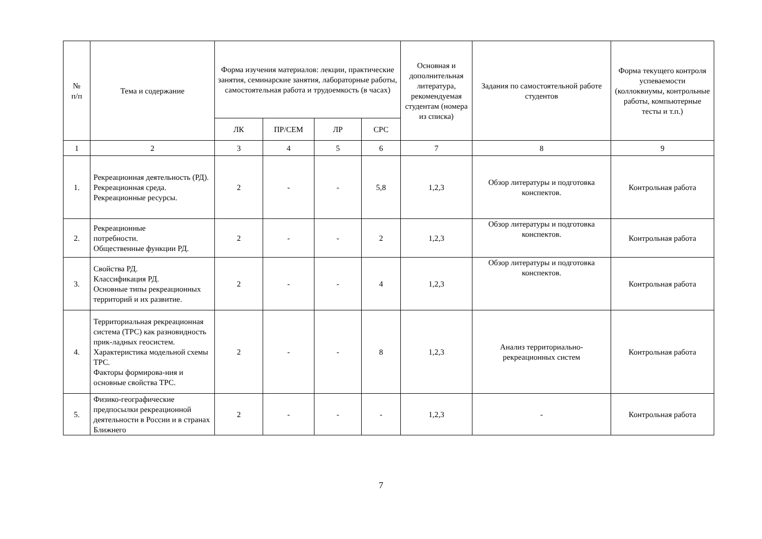| № п/п | Тема и содержание | Форма изучения материалов: лекции, практические занятия, семинарские занятия, лабораторные работы, самостоятельная работа и трудоемкость (в часах) | | | | Основная и дополнительная литература, рекомендуемая студентам (номера из списка) | Задания по самостоятельной работе студентов | Форма текущего контроля успеваемости (коллоквиумы, контрольные работы, компьютерные тесты и т.п.) |
| --- | --- | --- | --- | --- | --- | --- | --- | --- |
| | | ЛК | ПР/СЕМ | ЛР | СРС | | | |
| 1 | 2 | 3 | 4 | 5 | 6 | 7 | 8 | 9 |
| 1. | Рекреационная деятельность (РД). Рекреационная среда. Рекреационные ресурсы. | 2 | - | - | 5,8 | 1,2,3 | Обзор литературы и подготовка конспектов. | Контрольная работа |
| 2. | Рекреационные потребности. Общественные функции РД. | 2 | - | - | 2 | 1,2,3 | Обзор литературы и подготовка конспектов. | Контрольная работа |
| 3. | Свойства РД. Классификация РД. Основные типы рекреационных территорий и их развитие. | 2 | - | - | 4 | 1,2,3 | Обзор литературы и подготовка конспектов. | Контрольная работа |
| 4. | Территориальная рекреационная система (ТРС) как разновидность прик-ладных геосистем. Характеристика модельной схемы ТРС. Факторы формирова-ния и основные свойства ТРС. | 2 | - | - | 8 | 1,2,3 | Анализ территориально-рекреационных систем | Контрольная работа |
| 5. | Физико-географические предпосылки рекреационной деятельности в России и в странах Ближнего | 2 | - | - | - | 1,2,3 | - | Контрольная работа |
7